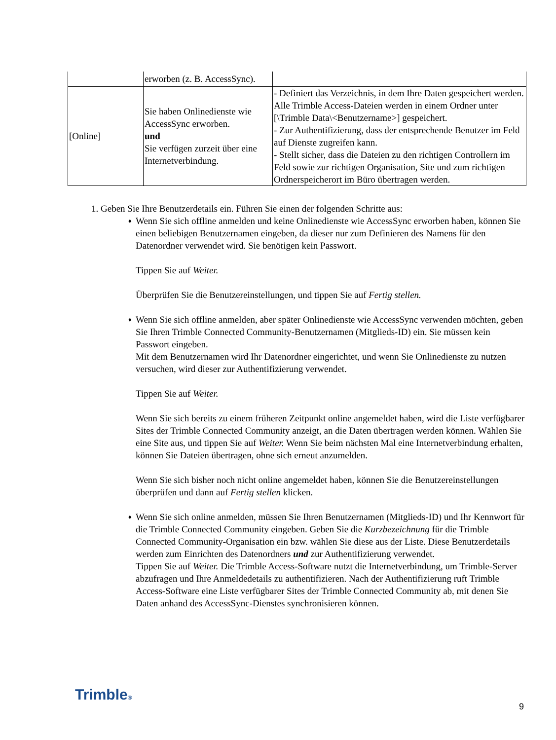| | erworben (z. B. AccessSync). | |
| [Online] | Sie haben Onlinedienste wie AccessSync erworben. und Sie verfügen zurzeit über eine Internetverbindung. | - Definiert das Verzeichnis, in dem Ihre Daten gespeichert werden. Alle Trimble Access-Dateien werden in einem Ordner unter [\Trimble Data\<Benutzername>] gespeichert. - Zur Authentifizierung, dass der entsprechende Benutzer im Feld auf Dienste zugreifen kann. - Stellt sicher, dass die Dateien zu den richtigen Controllern im Feld sowie zur richtigen Organisation, Site und zum richtigen Ordnerspeicherort im Büro übertragen werden. |
1. Geben Sie Ihre Benutzerdetails ein. Führen Sie einen der folgenden Schritte aus:
♦
Wenn Sie sich offline anmelden und keine Onlinedienste wie AccessSync erworben haben, können Sie einen beliebigen Benutzernamen eingeben, da dieser nur zum Definieren des Namens für den Datenordner verwendet wird. Sie benötigen kein Passwort.
Tippen Sie auf Weiter.
Überprüfen Sie die Benutzereinstellungen, und tippen Sie auf Fertig stellen.
♦
Wenn Sie sich offline anmelden, aber später Onlinedienste wie AccessSync verwenden möchten, geben Sie Ihren Trimble Connected Community-Benutzernamen (Mitglieds-ID) ein. Sie müssen kein Passwort eingeben.
Mit dem Benutzernamen wird Ihr Datenordner eingerichtet, und wenn Sie Onlinedienste zu nutzen versuchen, wird dieser zur Authentifizierung verwendet.
Tippen Sie auf Weiter.
Wenn Sie sich bereits zu einem früheren Zeitpunkt online angemeldet haben, wird die Liste verfügbarer Sites der Trimble Connected Community anzeigt, an die Daten übertragen werden können. Wählen Sie eine Site aus, und tippen Sie auf Weiter. Wenn Sie beim nächsten Mal eine Internetverbindung erhalten, können Sie Dateien übertragen, ohne sich erneut anzumelden.
Wenn Sie sich bisher noch nicht online angemeldet haben, können Sie die Benutzereinstellungen überprüfen und dann auf Fertig stellen klicken.
♦
Wenn Sie sich online anmelden, müssen Sie Ihren Benutzernamen (Mitglieds-ID) und Ihr Kennwort für die Trimble Connected Community eingeben. Geben Sie die Kurzbezeichnung für die Trimble Connected Community-Organisation ein bzw. wählen Sie diese aus der Liste. Diese Benutzerdetails werden zum Einrichten des Datenordners und zur Authentifizierung verwendet.
Tippen Sie auf Weiter. Die Trimble Access-Software nutzt die Internetverbindung, um Trimble-Server abzufragen und Ihre Anmeldedetails zu authentifizieren. Nach der Authentifizierung ruft Trimble Access-Software eine Liste verfügbarer Sites der Trimble Connected Community ab, mit denen Sie Daten anhand des AccessSync-Dienstes synchronisieren können.
Trimble® 9